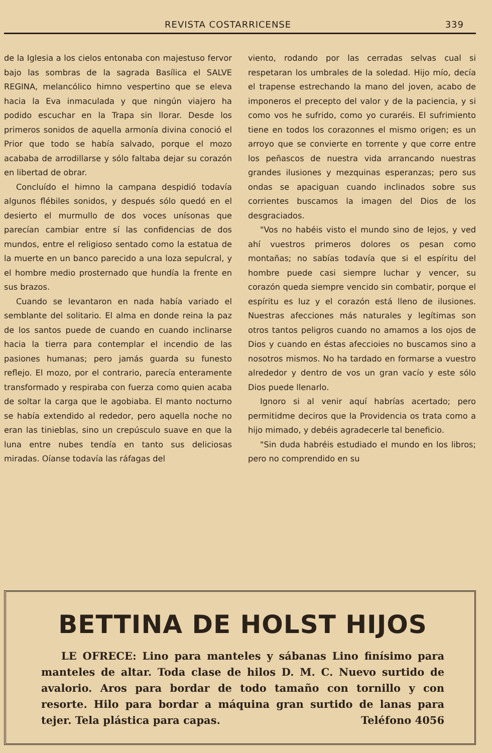REVISTA COSTARRICENSE 339
de la Iglesia a los cielos entonaba con majestuso fervor bajo las sombras de la sagrada Basílica el SALVE REGINA, melancólico himno vespertino que se eleva hacia la Eva inmaculada y que ningún viajero ha podido escuchar en la Trapa sin llorar. Desde los primeros sonidos de aquella armonía divina conoció el Prior que todo se había salvado, porque el mozo acababa de arrodillarse y sólo faltaba dejar su corazón en libertad de obrar.
Concluído el himno la campana despidió todavía algunos flébiles sonidos, y después sólo quedó en el desierto el murmullo de dos voces unísonas que parecían cambiar entre sí las confidencias de dos mundos, entre el religioso sentado como la estatua de la muerte en un banco parecido a una loza sepulcral, y el hombre medio prosternado que hundía la frente en sus brazos.
Cuando se levantaron en nada había variado el semblante del solitario. El alma en donde reina la paz de los santos puede de cuando en cuando inclinarse hacia la tierra para contemplar el incendio de las pasiones humanas; pero jamás guarda su funesto reflejo. El mozo, por el contrario, parecía enteramente transformado y respiraba con fuerza como quien acaba de soltar la carga que le agobiaba. El manto nocturno se había extendido al rededor, pero aquella noche no eran las tinieblas, sino un crepúsculo suave en que la luna entre nubes tendía en tanto sus deliciosas miradas. Oíanse todavía las ráfagas del
viento, rodando por las cerradas selvas cual si respetaran los umbrales de la soledad. Hijo mío, decía el trapense estrechando la mano del joven, acabo de imponeros el precepto del valor y de la paciencia, y si como vos he sufrido, como yo curaréis. El sufrimiento tiene en todos los corazonnes el mismo origen; es un arroyo que se convierte en torrente y que corre entre los peñascos de nuestra vida arrancando nuestras grandes ilusiones y mezquinas esperanzas; pero sus ondas se apaciguan cuando inclinados sobre sus corrientes buscamos la imagen del Dios de los desgraciados.
"Vos no habéis visto el mundo sino de lejos, y ved ahí vuestros primeros dolores os pesan como montañas; no sabías todavía que si el espíritu del hombre puede casi siempre luchar y vencer, su corazón queda siempre vencido sin combatir, porque el espíritu es luz y el corazón está lleno de ilusiones. Nuestras afecciones más naturales y legítimas son otros tantos peligros cuando no amamos a los ojos de Dios y cuando en éstas afeccioies no buscamos sino a nosotros mismos. No ha tardado en formarse a vuestro alrededor y dentro de vos un gran vacío y este sólo Dios puede llenarlo.
Ignoro si al venir aquí habrías acertado; pero permitidme deciros que la Providencia os trata como a hijo mimado, y debéis agradecerle tal beneficio.
"Sin duda habréis estudiado el mundo en los libros; pero no comprendido en su
BETTINA DE HOLST HIJOS
LE OFRECE: Lino para manteles y sábanas Lino finísimo para manteles de altar. Toda clase de hilos D. M. C. Nuevo surtido de avalorio. Aros para bordar de todo tamaño con tornillo y con resorte. Hilo para bordar a máquina gran surtido de lanas para tejer. Tela plástica para capas. Teléfono 4056